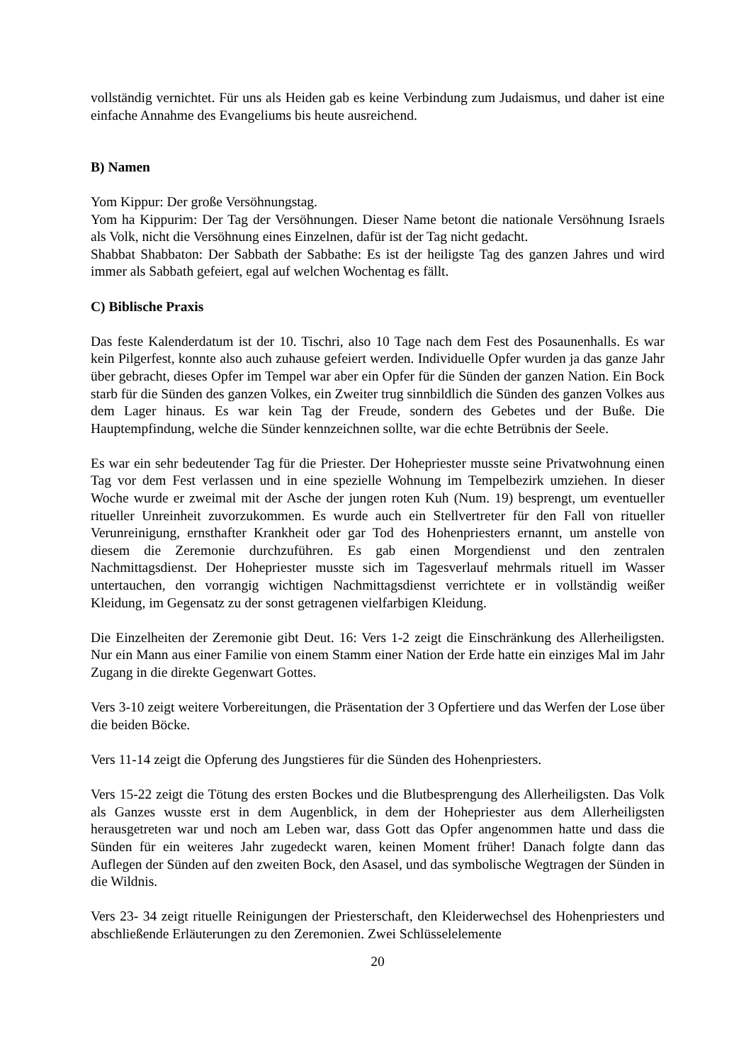vollständig vernichtet. Für uns als Heiden gab es keine Verbindung zum Judaismus, und daher ist eine einfache Annahme des Evangeliums bis heute ausreichend.
B) Namen
Yom Kippur: Der große Versöhnungstag.
Yom ha Kippurim: Der Tag der Versöhnungen. Dieser Name betont die nationale Versöhnung Israels als Volk, nicht die Versöhnung eines Einzelnen, dafür ist der Tag nicht gedacht.
Shabbat Shabbaton: Der Sabbath der Sabbathe: Es ist der heiligste Tag des ganzen Jahres und wird immer als Sabbath gefeiert, egal auf welchen Wochentag es fällt.
C) Biblische Praxis
Das feste Kalenderdatum ist der 10. Tischri, also 10 Tage nach dem Fest des Posaunenhalls. Es war kein Pilgerfest, konnte also auch zuhause gefeiert werden. Individuelle Opfer wurden ja das ganze Jahr über gebracht, dieses Opfer im Tempel war aber ein Opfer für die Sünden der ganzen Nation. Ein Bock starb für die Sünden des ganzen Volkes, ein Zweiter trug sinnbildlich die Sünden des ganzen Volkes aus dem Lager hinaus. Es war kein Tag der Freude, sondern des Gebetes und der Buße. Die Hauptempfindung, welche die Sünder kennzeichnen sollte, war die echte Betrübnis der Seele.
Es war ein sehr bedeutender Tag für die Priester. Der Hohepriester musste seine Privatwohnung einen Tag vor dem Fest verlassen und in eine spezielle Wohnung im Tempelbezirk umziehen. In dieser Woche wurde er zweimal mit der Asche der jungen roten Kuh (Num. 19) besprengt, um eventueller ritueller Unreinheit zuvorzukommen. Es wurde auch ein Stellvertreter für den Fall von ritueller Verunreinigung, ernsthafter Krankheit oder gar Tod des Hohenpriesters ernannt, um anstelle von diesem die Zeremonie durchzuführen. Es gab einen Morgendienst und den zentralen Nachmittagsdienst. Der Hohepriester musste sich im Tagesverlauf mehrmals rituell im Wasser untertauchen, den vorrangig wichtigen Nachmittagsdienst verrichtete er in vollständig weißer Kleidung, im Gegensatz zu der sonst getragenen vielfarbigen Kleidung.
Die Einzelheiten der Zeremonie gibt Deut. 16: Vers 1-2 zeigt die Einschränkung des Allerheiligsten. Nur ein Mann aus einer Familie von einem Stamm einer Nation der Erde hatte ein einziges Mal im Jahr Zugang in die direkte Gegenwart Gottes.
Vers 3-10 zeigt weitere Vorbereitungen, die Präsentation der 3 Opfertiere und das Werfen der Lose über die beiden Böcke.
Vers 11-14 zeigt die Opferung des Jungstieres für die Sünden des Hohenpriesters.
Vers 15-22 zeigt die Tötung des ersten Bockes und die Blutbesprengung des Allerheiligsten. Das Volk als Ganzes wusste erst in dem Augenblick, in dem der Hohepriester aus dem Allerheiligsten herausgetreten war und noch am Leben war, dass Gott das Opfer angenommen hatte und dass die Sünden für ein weiteres Jahr zugedeckt waren, keinen Moment früher! Danach folgte dann das Auflegen der Sünden auf den zweiten Bock, den Asasel, und das symbolische Wegtragen der Sünden in die Wildnis.
Vers 23- 34 zeigt rituelle Reinigungen der Priesterschaft, den Kleiderwechsel des Hohenpriesters und abschließende Erläuterungen zu den Zeremonien. Zwei Schlüsselelemente
20